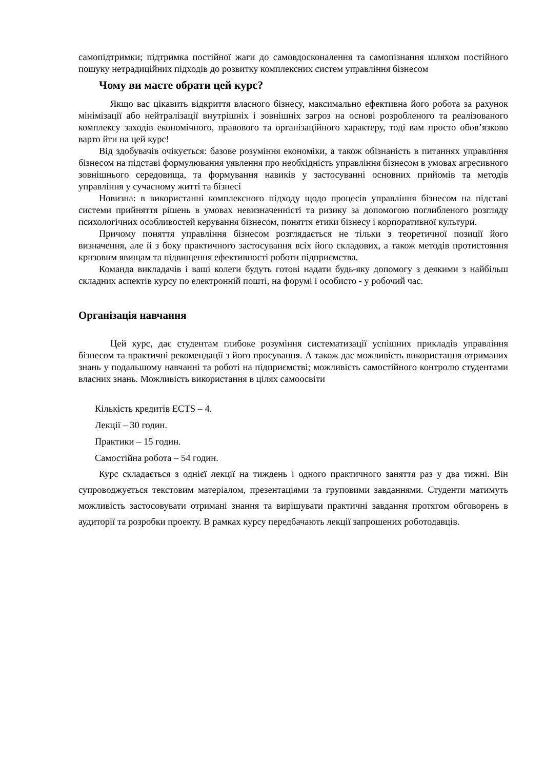самопідтримки; підтримка постійної жаги до самовдосконалення та самопізнання шляхом постійного пошуку нетрадиційних підходів до розвитку комплексних систем управління бізнесом
Чому ви маєте обрати цей курс?
Якщо вас цікавить відкриття власного бізнесу, максимально ефективна його робота за рахунок мінімізації або нейтралізації внутрішніх і зовнішніх загроз на основі розробленого та реалізованого комплексу заходів економічного, правового та організаційного характеру, тоді вам просто обов’язково варто йти на цей курс!
Від здобувачів очікується: базове розуміння економіки, а також обізнаність в питаннях управління бізнесом на підставі формулювання уявлення про необхідність управління бізнесом в умовах агресивного зовнішнього середовища, та формування навиків у застосуванні основних прийомів та методів управління у сучасному житті та бізнесі
Новизна: в використанні комплексного підходу щодо процесів управління бізнесом на підставі системи прийняття рішень в умовах невизначенністі та ризику за допомогою поглибленого розгляду психологічних особливостей керування бізнесом, поняття етики бізнесу і корпоративної культури.
Причому поняття управління бізнесом розглядається не тільки з теоретичної позиції його визначення, але й з боку практичного застосування всіх його складових, а також методів протистояння кризовим явищам та підвищення ефективності роботи підприємства.
Команда викладачів і ваші колеги будуть готові надати будь-яку допомогу з деякими з найбільш складних аспектів курсу по електронній пошті, на форумі і особисто - у робочий час.
Організація навчання
Цей курс, дає студентам глибоке розуміння систематизації успішних прикладів управління бізнесом та практичні рекомендації з його просування. А також дає можливість використання отриманих знань у подальшому навчанні та роботі на підприємстві; можливість самостійного контролю студентами власних знань. Можливість використання в цілях самоосвіти
Кількість кредитів ECTS – 4.
Лекції – 30 годин.
Практики – 15 годин.
Самостійна робота – 54 годин.
Курс складається з однієї лекції на тиждень і одного практичного заняття раз у два тижні. Він супроводжується текстовим матеріалом, презентаціями та груповими завданнями. Студенти матимуть можливість застосовувати отримані знання та вирішувати практичні завдання протягом обговорень в аудиторії та розробки проекту. В рамках курсу передбачають лекції запрошених роботодавців.